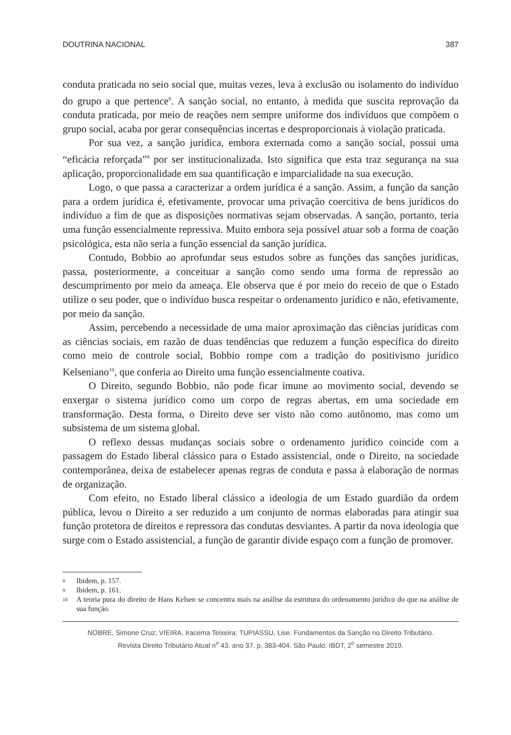DOUTRINA NACIONAL 387
conduta praticada no seio social que, muitas vezes, leva à exclusão ou isolamento do indivíduo do grupo a que pertence<sup>8</sup>. A sanção social, no entanto, à medida que suscita reprovação da conduta praticada, por meio de reações nem sempre uniforme dos indivíduos que compõem o grupo social, acaba por gerar consequências incertas e desproporcionais à violação praticada.
Por sua vez, a sanção jurídica, embora externada como a sanção social, possui uma “eficácia reforçada”<sup>9</sup> por ser institucionalizada. Isto significa que esta traz segurança na sua aplicação, proporcionalidade em sua quantificação e imparcialidade na sua execução.
Logo, o que passa a caracterizar a ordem jurídica é a sanção. Assim, a função da sanção para a ordem jurídica é, efetivamente, provocar uma privação coercitiva de bens jurídicos do indivíduo a fim de que as disposições normativas sejam observadas. A sanção, portanto, teria uma função essencialmente repressiva. Muito embora seja possível atuar sob a forma de coação psicológica, esta não seria a função essencial da sanção jurídica.
Contudo, Bobbio ao aprofundar seus estudos sobre as funções das sanções jurídicas, passa, posteriormente, a conceituar a sanção como sendo uma forma de repressão ao descumprimento por meio da ameaça. Ele observa que é por meio do receio de que o Estado utilize o seu poder, que o indivíduo busca respeitar o ordenamento jurídico e não, efetivamente, por meio da sanção.
Assim, percebendo a necessidade de uma maior aproximação das ciências jurídicas com as ciências sociais, em razão de duas tendências que reduzem a função específica do direito como meio de controle social, Bobbio rompe com a tradição do positivismo jurídico Kelseniano<sup>10</sup>, que conferia ao Direito uma função essencialmente coativa.
O Direito, segundo Bobbio, não pode ficar imune ao movimento social, devendo se enxergar o sistema jurídico como um corpo de regras abertas, em uma sociedade em transformação. Desta forma, o Direito deve ser visto não como autônomo, mas como um subsistema de um sistema global.
O reflexo dessas mudanças sociais sobre o ordenamento jurídico coincide com a passagem do Estado liberal clássico para o Estado assistencial, onde o Direito, na sociedade contemporânea, deixa de estabelecer apenas regras de conduta e passa à elaboração de normas de organização.
Com efeito, no Estado liberal clássico a ideologia de um Estado guardião da ordem pública, levou o Direito a ser reduzido a um conjunto de normas elaboradas para atingir sua função protetora de direitos e repressora das condutas desviantes. A partir da nova ideologia que surge com o Estado assistencial, a função de garantir divide espaço com a função de promover.
8 Ibidem, p. 157.
9 Ibidem, p. 161.
10 A teoria pura do direito de Hans Kelsen se concentra mais na análise da estrutura do ordenamento jurídico do que na análise de sua função.
NOBRE, Simone Cruz; VIEIRA, Iracema Teixeira; TUPIASSU, Lise. Fundamentos da Sanção no Direito Tributário.
Revista Direito Tributário Atual n<sup>o</sup> 43. ano 37. p. 383-404. São Paulo: IBDT, 2<sup>o</sup> semestre 2019.